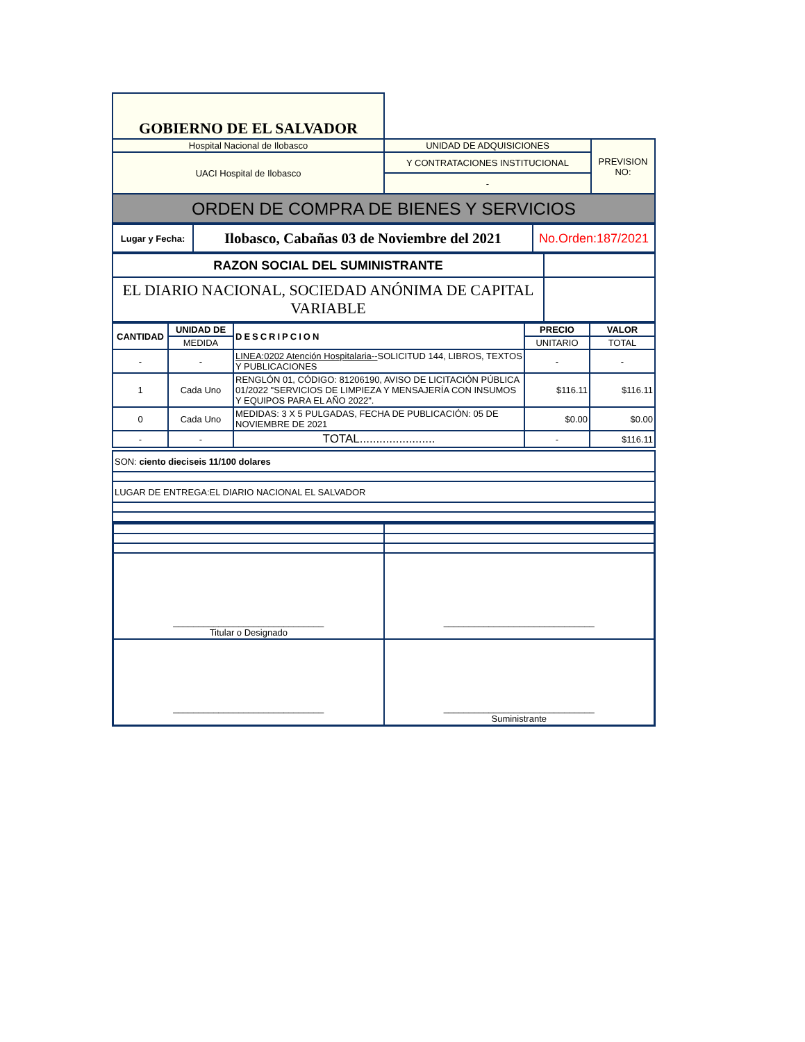| GOBIERNO DE EL SALVADOR | | |
| Hospital Nacional de Ilobasco | UNIDAD DE ADQUISICIONES | PREVISION NO: |
| UACI Hospital de Ilobasco | Y CONTRATACIONES INSTITUCIONAL | |
| | - | |
| ORDEN DE COMPRA DE BIENES Y SERVICIOS | | |
| Lugar y Fecha: | Ilobasco, Cabañas 03 de Noviembre del 2021 | No.Orden:187/2021 |
| RAZON SOCIAL DEL SUMINISTRANTE | |
| EL DIARIO NACIONAL, SOCIEDAD ANÓNIMA DE CAPITAL VARIABLE | |
| CANTIDAD | UNIDAD DE | DESCRIPCION | PRECIO | VALOR |
| --- | --- | --- | --- | --- |
| | MEDIDA | | UNITARIO | TOTAL |
| - | - | LINEA:0202 Atención Hospitalaria-- SOLICITUD 144, LIBROS, TEXTOS Y PUBLICACIONES | - | - |
| 1 | Cada Uno | RENGLÓN 01, CÓDIGO: 81206190, AVISO DE LICITACIÓN PÚBLICA 01/2022 "SERVICIOS DE LIMPIEZA Y MENSAJERÍA CON INSUMOS Y EQUIPOS PARA EL AÑO 2022". | $116.11 | $116.11 |
| 0 | Cada Uno | MEDIDAS: 3 X 5 PULGADAS, FECHA DE PUBLICACIÓN: 05 DE NOVIEMBRE DE 2021 | $0.00 | $0.00 |
| - | - | TOTAL....................... | - | $116.11 |
| SON: ciento dieciseis 11/100 dolares |
| LUGAR DE ENTREGA:EL DIARIO NACIONAL EL SALVADOR |
| ______________________________ Titular o Designado | ______________________________ |
| ______________________________ | ______________________________ Suministrante |